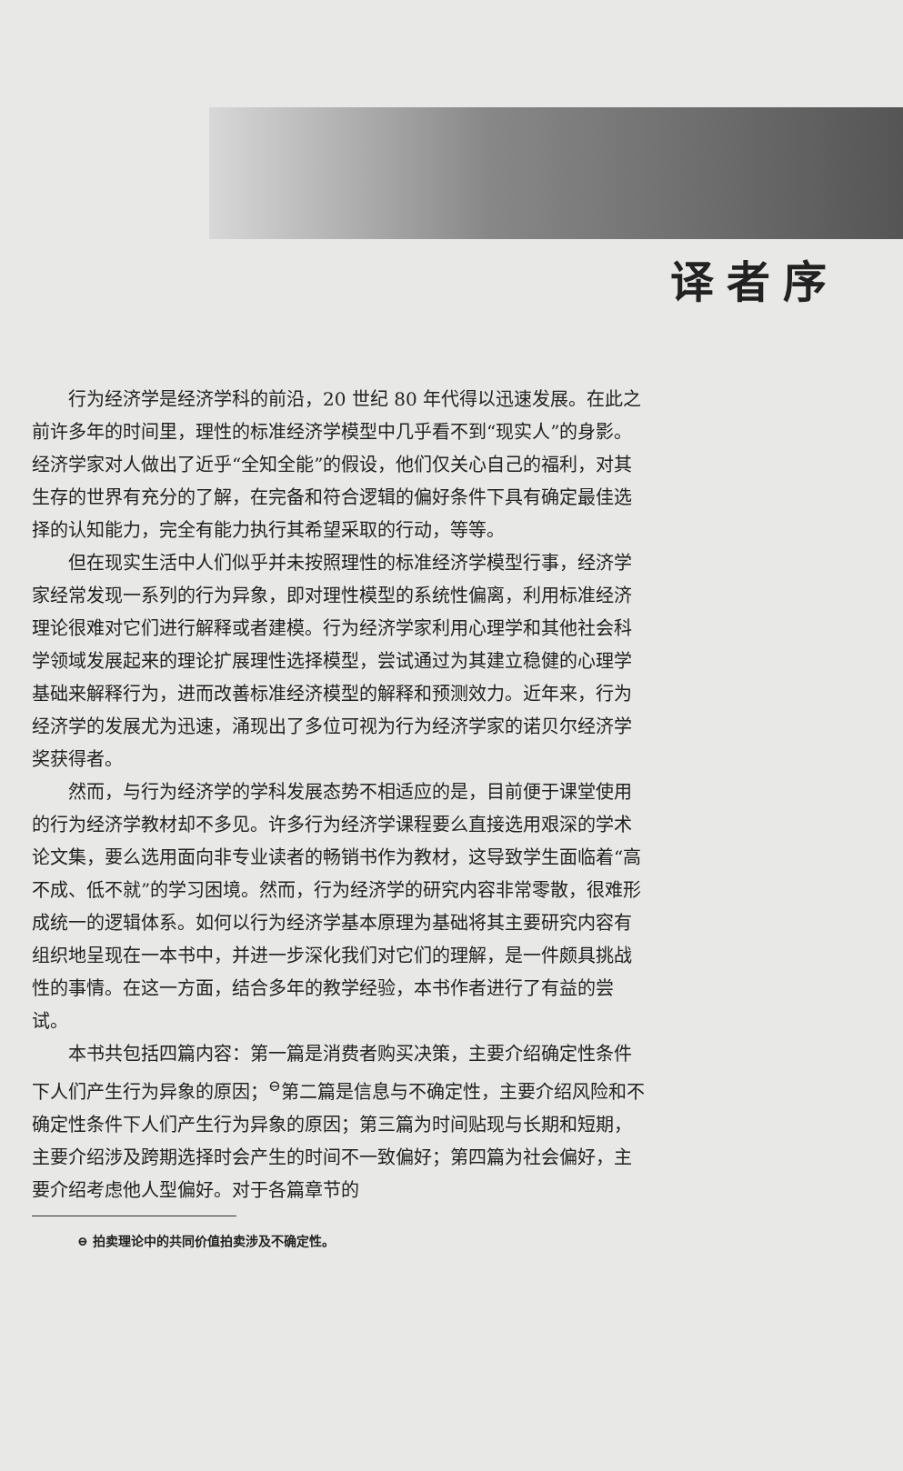译者序
行为经济学是经济学科的前沿，20 世纪 80 年代得以迅速发展。在此之前许多年的时间里，理性的标准经济学模型中几乎看不到“现实人”的身影。经济学家对人做出了近乎“全知全能”的假设，他们仅关心自己的福利，对其生存的世界有充分的了解，在完备和符合逻辑的偏好条件下具有确定最佳选择的认知能力，完全有能力执行其希望采取的行动，等等。
但在现实生活中人们似乎并未按照理性的标准经济学模型行事，经济学家经常发现一系列的行为异象，即对理性模型的系统性偏离，利用标准经济理论很难对它们进行解释或者建模。行为经济学家利用心理学和其他社会科学领域发展起来的理论扩展理性选择模型，尝试通过为其建立稳健的心理学基础来解释行为，进而改善标准经济模型的解释和预测效力。近年来，行为经济学的发展尤为迅速，涌现出了多位可视为行为经济学家的诺贝尔经济学奖获得者。
然而，与行为经济学的学科发展态势不相适应的是，目前便于课堂使用的行为经济学教材却不多见。许多行为经济学课程要么直接选用艰深的学术论文集，要么选用面向非专业读者的畅销书作为教材，这导致学生面临着“高不成、低不就”的学习困境。然而，行为经济学的研究内容非常零散，很难形成统一的逻辑体系。如何以行为经济学基本原理为基础将其主要研究内容有组织地呈现在一本书中，并进一步深化我们对它们的理解，是一件颇具挑战性的事情。在这一方面，结合多年的教学经验，本书作者进行了有益的尝试。
本书共包括四篇内容：第一篇是消费者购买决策，主要介绍确定性条件下人们产生行为异象的原因；<sup>⊖</sup>第二篇是信息与不确定性，主要介绍风险和不确定性条件下人们产生行为异象的原因；第三篇为时间贴现与长期和短期，主要介绍涉及跨期选择时会产生的时间不一致偏好；第四篇为社会偏好，主要介绍考虑他人型偏好。对于各篇章节的
⊖ 拍卖理论中的共同价值拍卖涉及不确定性。